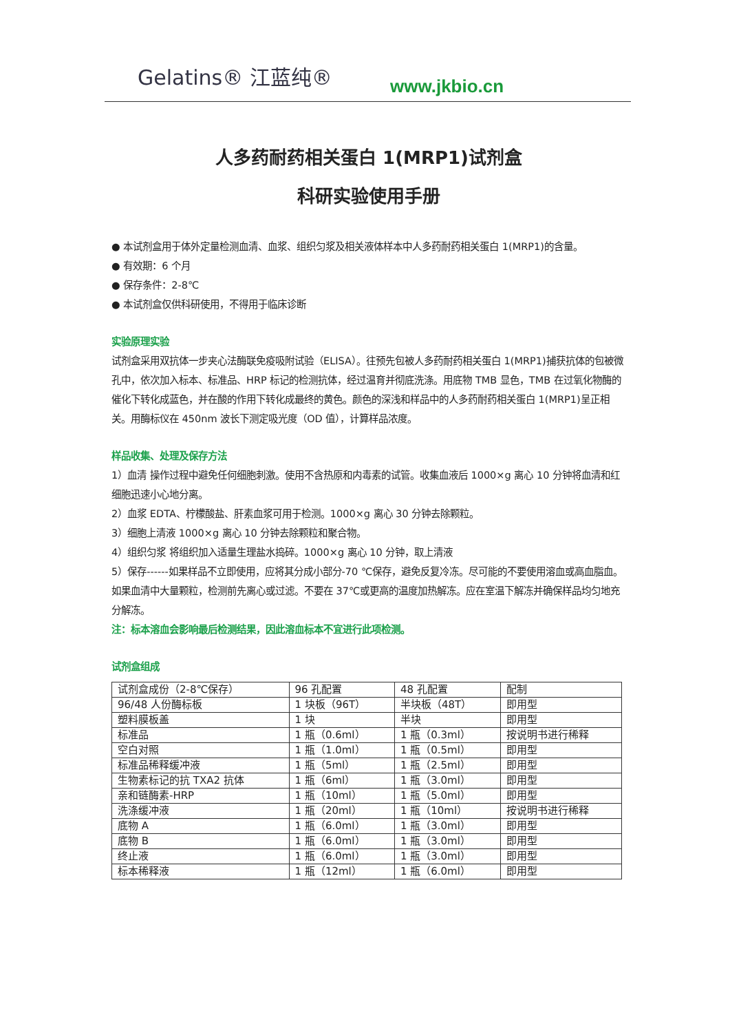Gelatins® 江蓝纯®
www.jkbio.cn
人多药耐药相关蛋白 1(MRP1)试剂盒
科研实验使用手册
● 本试剂盒用于体外定量检测血清、血浆、组织匀浆及相关液体样本中人多药耐药相关蛋白 1(MRP1)的含量。
● 有效期：6 个月
● 保存条件：2-8℃
● 本试剂盒仅供科研使用，不得用于临床诊断
实验原理实验
试剂盒采用双抗体一步夹心法酶联免疫吸附试验（ELISA）。往预先包被人多药耐药相关蛋白 1(MRP1)捕获抗体的包被微孔中，依次加入标本、标准品、HRP 标记的检测抗体，经过温育并彻底洗涤。用底物 TMB 显色，TMB 在过氧化物酶的催化下转化成蓝色，并在酸的作用下转化成最终的黄色。颜色的深浅和样品中的人多药耐药相关蛋白 1(MRP1)呈正相关。用酶标仪在 450nm 波长下测定吸光度（OD 值），计算样品浓度。
样品收集、处理及保存方法
1）血清 操作过程中避免任何细胞刺激。使用不含热原和内毒素的试管。收集血液后 1000×g 离心 10 分钟将血清和红细胞迅速小心地分离。
2）血浆 EDTA、柠檬酸盐、肝素血浆可用于检测。1000×g 离心 30 分钟去除颗粒。
3）细胞上清液 1000×g 离心 10 分钟去除颗粒和聚合物。
4）组织匀浆 将组织加入适量生理盐水捣碎。1000×g 离心 10 分钟，取上清液
5）保存------如果样品不立即使用，应将其分成小部分-70 ℃保存，避免反复冷冻。尽可能的不要使用溶血或高血脂血。如果血清中大量颗粒，检测前先离心或过滤。不要在 37℃或更高的温度加热解冻。应在室温下解冻并确保样品均匀地充分解冻。
注：标本溶血会影响最后检测结果，因此溶血标本不宜进行此项检测。
试剂盒组成
| 试剂盒成份（2-8℃保存） | 96 孔配置 | 48 孔配置 | 配制 |
| 96/48 人份酶标板 | 1 块板（96T） | 半块板（48T） | 即用型 |
| 塑料膜板盖 | 1 块 | 半块 | 即用型 |
| 标准品 | 1 瓶（0.6ml） | 1 瓶（0.3ml） | 按说明书进行稀释 |
| 空白对照 | 1 瓶（1.0ml） | 1 瓶（0.5ml） | 即用型 |
| 标准品稀释缓冲液 | 1 瓶（5ml） | 1 瓶（2.5ml） | 即用型 |
| 生物素标记的抗 TXA2 抗体 | 1 瓶（6ml） | 1 瓶（3.0ml） | 即用型 |
| 亲和链酶素-HRP | 1 瓶（10ml） | 1 瓶（5.0ml） | 即用型 |
| 洗涤缓冲液 | 1 瓶（20ml） | 1 瓶（10ml） | 按说明书进行稀释 |
| 底物 A | 1 瓶（6.0ml） | 1 瓶（3.0ml） | 即用型 |
| 底物 B | 1 瓶（6.0ml） | 1 瓶（3.0ml） | 即用型 |
| 终止液 | 1 瓶（6.0ml） | 1 瓶（3.0ml） | 即用型 |
| 标本稀释液 | 1 瓶（12ml） | 1 瓶（6.0ml） | 即用型 |